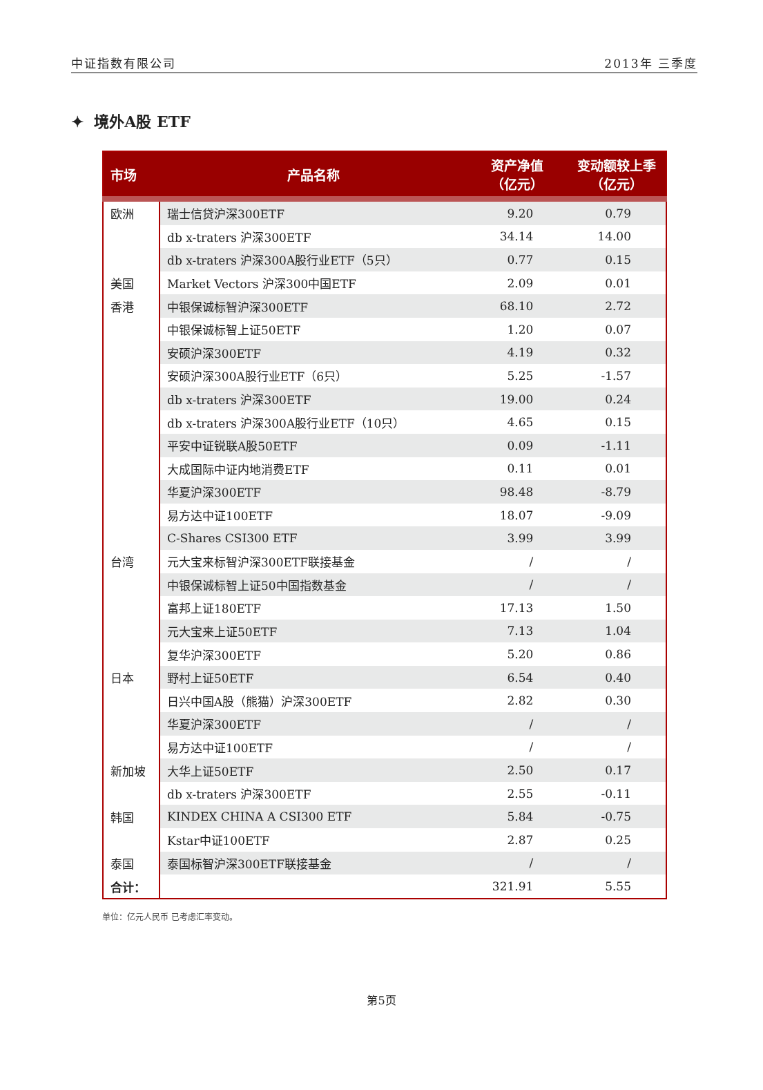中证指数有限公司 2013年 三季度
✦ 境外A股 ETF
| 市场 | 产品名称 | 资产净值 （亿元） | 变动额较上季 （亿元） |
| --- | --- | --- | --- |
| 欧洲 | 瑞士信贷沪深300ETF | 9.20 | 0.79 |
| | db x-traters 沪深300ETF | 34.14 | 14.00 |
| | db x-traters 沪深300A股行业ETF（5只） | 0.77 | 0.15 |
| 美国 | Market Vectors 沪深300中国ETF | 2.09 | 0.01 |
| 香港 | 中银保诚标智沪深300ETF | 68.10 | 2.72 |
| | 中银保诚标智上证50ETF | 1.20 | 0.07 |
| | 安硕沪深300ETF | 4.19 | 0.32 |
| | 安硕沪深300A股行业ETF（6只） | 5.25 | -1.57 |
| | db x-traters 沪深300ETF | 19.00 | 0.24 |
| | db x-traters 沪深300A股行业ETF（10只） | 4.65 | 0.15 |
| | 平安中证锐联A股50ETF | 0.09 | -1.11 |
| | 大成国际中证内地消费ETF | 0.11 | 0.01 |
| | 华夏沪深300ETF | 98.48 | -8.79 |
| | 易方达中证100ETF | 18.07 | -9.09 |
| | C-Shares CSI300 ETF | 3.99 | 3.99 |
| 台湾 | 元大宝来标智沪深300ETF联接基金 | / | / |
| | 中银保诚标智上证50中国指数基金 | / | / |
| | 富邦上证180ETF | 17.13 | 1.50 |
| | 元大宝来上证50ETF | 7.13 | 1.04 |
| | 复华沪深300ETF | 5.20 | 0.86 |
| 日本 | 野村上证50ETF | 6.54 | 0.40 |
| | 日兴中国A股（熊猫）沪深300ETF | 2.82 | 0.30 |
| | 华夏沪深300ETF | / | / |
| | 易方达中证100ETF | / | / |
| 新加坡 | 大华上证50ETF | 2.50 | 0.17 |
| | db x-traters 沪深300ETF | 2.55 | -0.11 |
| 韩国 | KINDEX CHINA A CSI300 ETF | 5.84 | -0.75 |
| | Kstar中证100ETF | 2.87 | 0.25 |
| 泰国 | 泰国标智沪深300ETF联接基金 | / | / |
| 合计： | | 321.91 | 5.55 |
单位：亿元人民币 已考虑汇率变动。
第5页